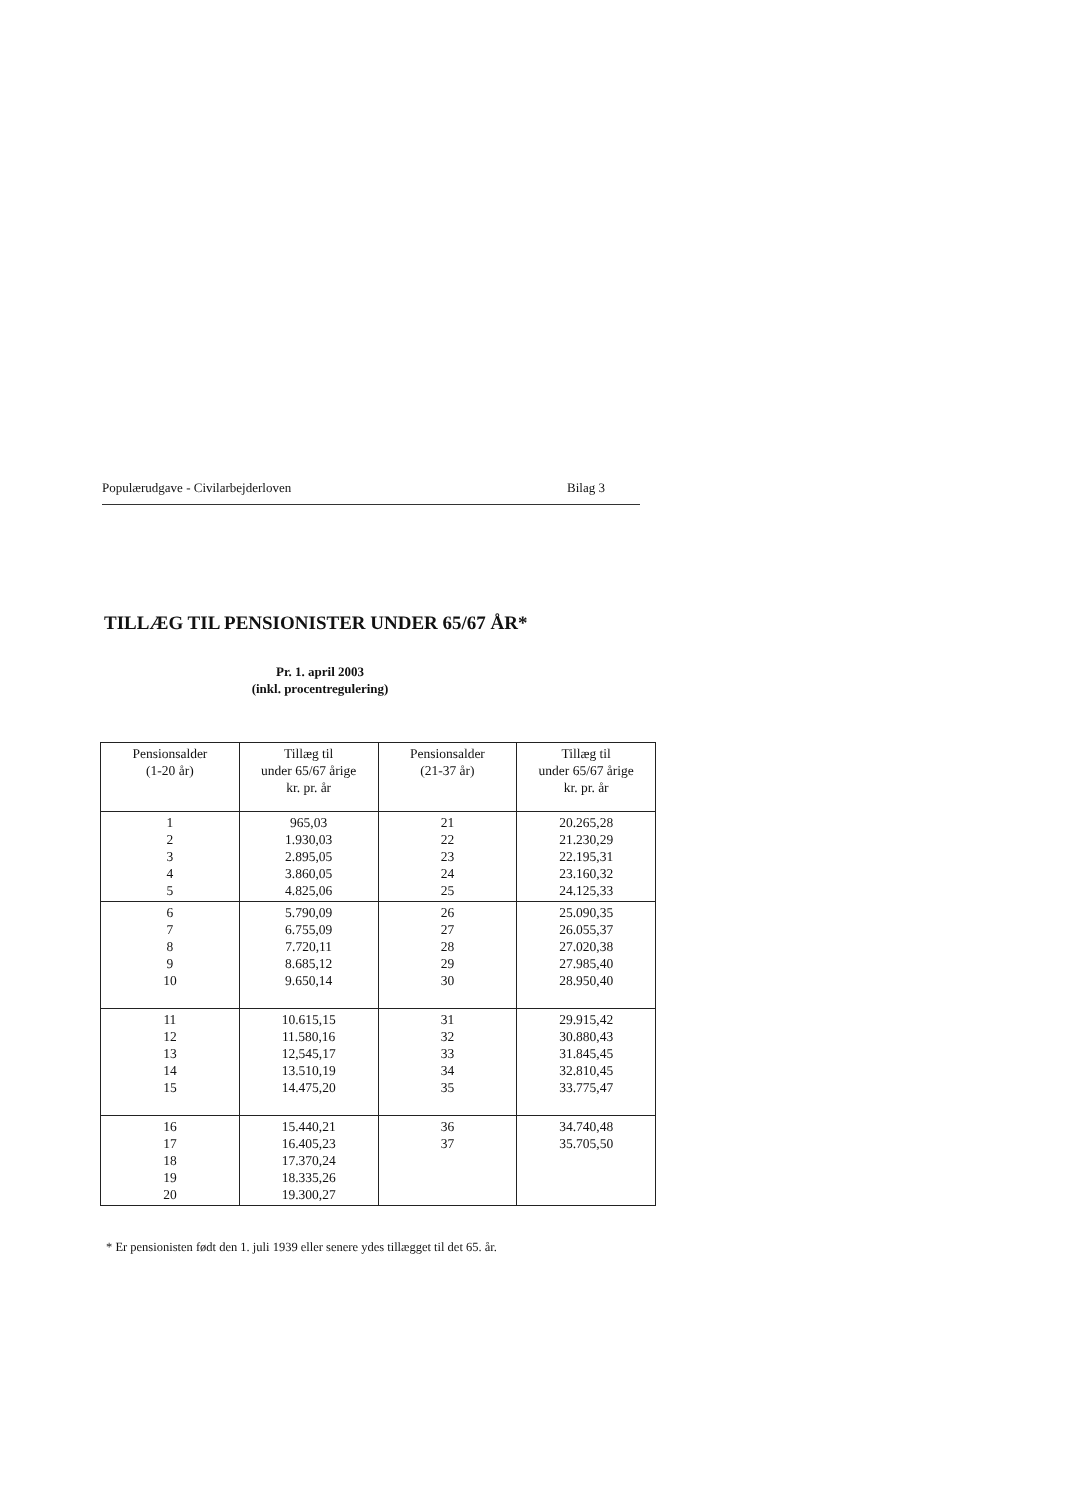Populærudgave - Civilarbejderloven Bilag 3
TILLÆG TIL PENSIONISTER UNDER 65/67 ÅR*
Pr. 1. april 2003
(inkl. procentregulering)
| Pensionsalder (1-20 år) | Tillæg til under 65/67 årige kr. pr. år | Pensionsalder (21-37 år) | Tillæg til under 65/67 årige kr. pr. år |
| --- | --- | --- | --- |
| 1 2 3 4 5 | 965,03 1.930,03 2.895,05 3.860,05 4.825,06 | 21 22 23 24 25 | 20.265,28 21.230,29 22.195,31 23.160,32 24.125,33 |
| 6 7 8 9 10 | 5.790,09 6.755,09 7.720,11 8.685,12 9.650,14 | 26 27 28 29 30 | 25.090,35 26.055,37 27.020,38 27.985,40 28.950,40 |
| 11 12 13 14 15 | 10.615,15 11.580,16 12,545,17 13.510,19 14.475,20 | 31 32 33 34 35 | 29.915,42 30.880,43 31.845,45 32.810,45 33.775,47 |
| 16 17 18 19 20 | 15.440,21 16.405,23 17.370,24 18.335,26 19.300,27 | 36 37 | 34.740,48 35.705,50 |
* Er pensionisten født den 1. juli 1939 eller senere ydes tillægget til det 65. år.